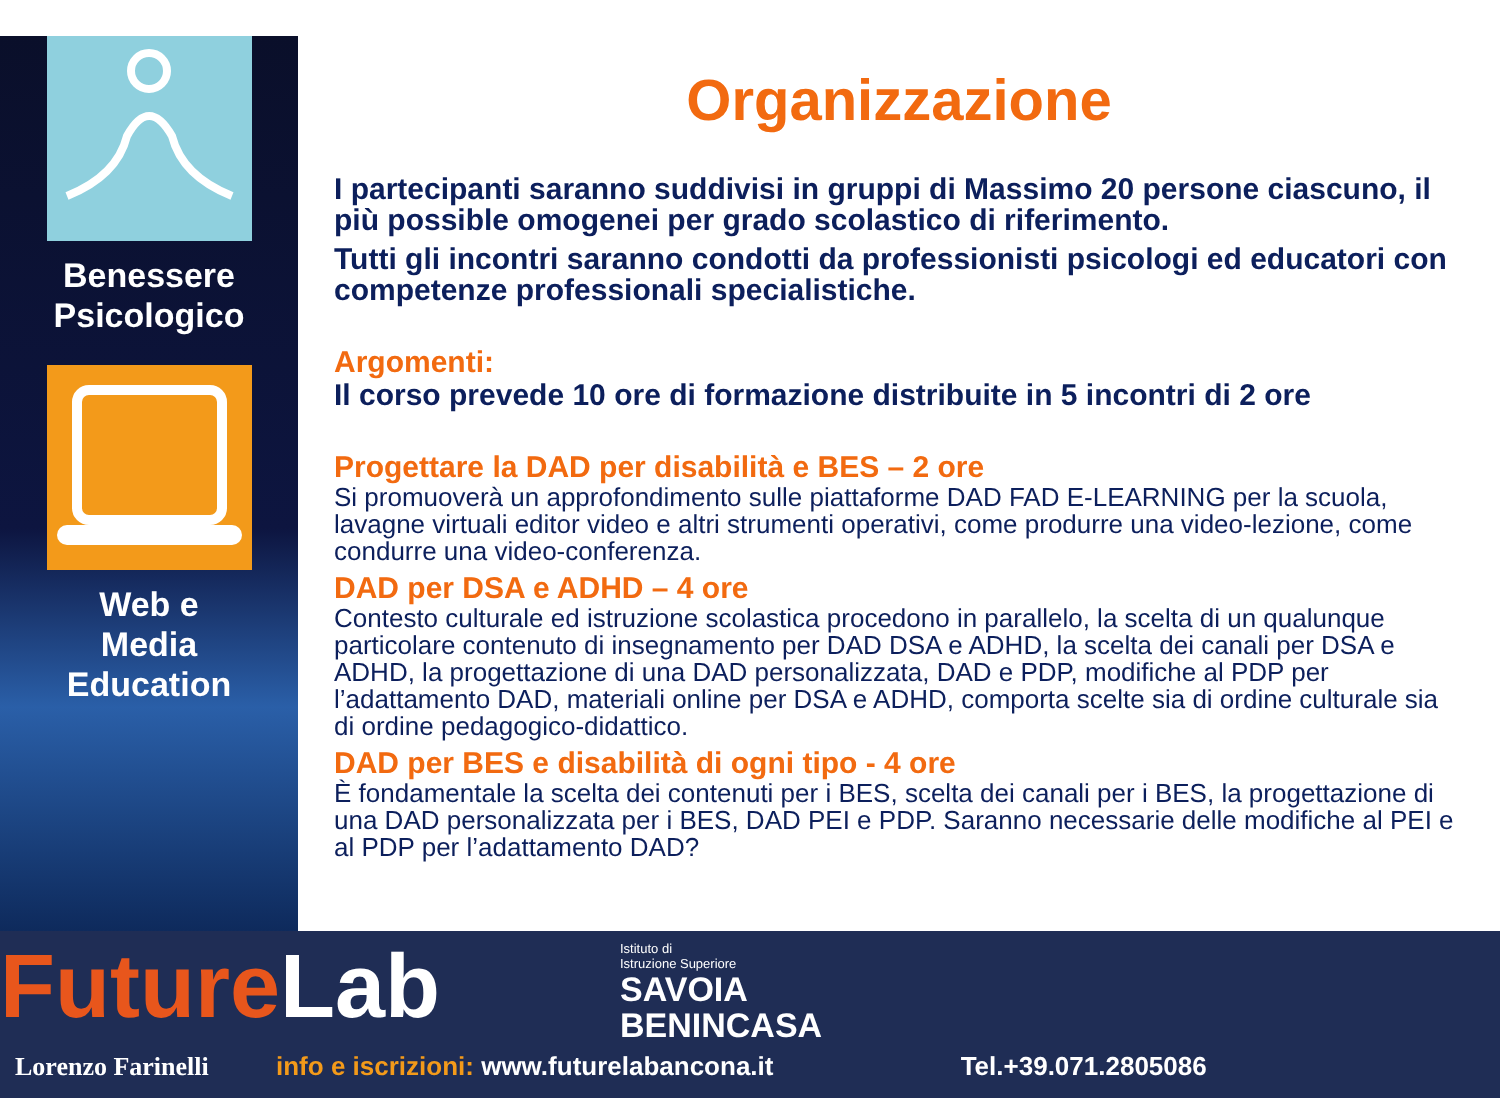Benessere
Psicologico
Web e
Media
Education
Organizzazione
I partecipanti saranno suddivisi in gruppi di Massimo 20 persone ciascuno, il più possible omogenei per grado scolastico di riferimento.
Tutti gli incontri saranno condotti da professionisti psicologi ed educatori con competenze professionali specialistiche.
Argomenti:
Il corso prevede 10 ore di formazione distribuite in 5 incontri di 2 ore
Progettare la DAD per disabilità e BES – 2 ore
Si promuoverà un approfondimento sulle piattaforme DAD FAD E-LEARNING per la scuola, lavagne virtuali editor video e altri strumenti operativi, come produrre una video-lezione, come condurre una video-conferenza.
DAD per DSA e ADHD – 4 ore
Contesto culturale ed istruzione scolastica procedono in parallelo, la scelta di un qualunque particolare contenuto di insegnamento per DAD DSA e ADHD, la scelta dei canali per DSA e ADHD, la progettazione di una DAD personalizzata, DAD e PDP, modifiche al PDP per l’adattamento DAD, materiali online per DSA e ADHD, comporta scelte sia di ordine culturale sia di ordine pedagogico-didattico.
DAD per BES e disabilità di ogni tipo - 4 ore
È fondamentale la scelta dei contenuti per i BES, scelta dei canali per i BES, la progettazione di una DAD personalizzata per i BES, DAD PEI e PDP. Saranno necessarie delle modifiche al PEI e al PDP per l’adattamento DAD?
FutureLab
Istituto di
Istruzione Superiore
SAVOIA
BENINCASA
Lorenzo Farinelli info e iscrizioni: www.futurelabancona.it Tel.+39.071.2805086